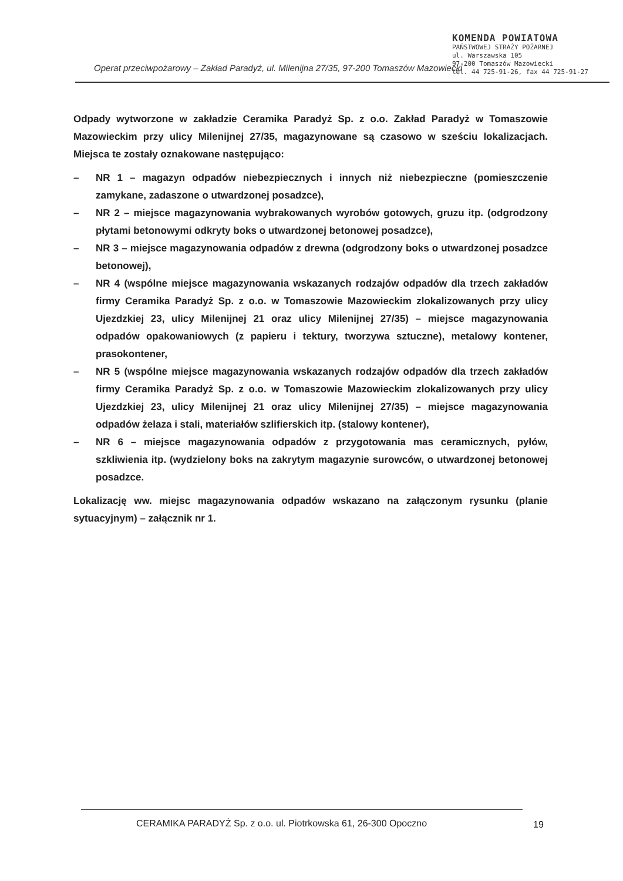KOMENDA POWIATOWA
PAŃSTWOWEJ STRAŻY POŻARNEJ
ul. Warszawska 105
97-200 Tomaszów Mazowiecki
tel. 44 725-91-26, fax 44 725-91-27
Operat przeciwpożarowy – Zakład Paradyż, ul. Milenijna 27/35, 97-200 Tomaszów Mazowiecki
Odpady wytworzone w zakładzie Ceramika Paradyż Sp. z o.o. Zakład Paradyż w Tomaszowie Mazowieckim przy ulicy Milenijnej 27/35, magazynowane są czasowo w sześciu lokalizacjach. Miejsca te zostały oznakowane następująco:
– NR 1 – magazyn odpadów niebezpiecznych i innych niż niebezpieczne (pomieszczenie zamykane, zadaszone o utwardzonej posadzce),
– NR 2 – miejsce magazynowania wybrakowanych wyrobów gotowych, gruzu itp. (odgrodzony płytami betonowymi odkryty boks o utwardzonej betonowej posadzce),
– NR 3 – miejsce magazynowania odpadów z drewna (odgrodzony boks o utwardzonej posadzce betonowej),
– NR 4 (wspólne miejsce magazynowania wskazanych rodzajów odpadów dla trzech zakładów firmy Ceramika Paradyż Sp. z o.o. w Tomaszowie Mazowieckim zlokalizowanych przy ulicy Ujezdzkiej 23, ulicy Milenijnej 21 oraz ulicy Milenijnej 27/35) – miejsce magazynowania odpadów opakowaniowych (z papieru i tektury, tworzywa sztuczne), metalowy kontener, prasokontener,
– NR 5 (wspólne miejsce magazynowania wskazanych rodzajów odpadów dla trzech zakładów firmy Ceramika Paradyż Sp. z o.o. w Tomaszowie Mazowieckim zlokalizowanych przy ulicy Ujezdzkiej 23, ulicy Milenijnej 21 oraz ulicy Milenijnej 27/35) – miejsce magazynowania odpadów żelaza i stali, materiałów szlifierskich itp. (stalowy kontener),
– NR 6 – miejsce magazynowania odpadów z przygotowania mas ceramicznych, pyłów, szkliwienia itp. (wydzielony boks na zakrytym magazynie surowców, o utwardzonej betonowej posadzce.
Lokalizację ww. miejsc magazynowania odpadów wskazano na załączonym rysunku (planie sytuacyjnym) – załącznik nr 1.
CERAMIKA PARADYŻ Sp. z o.o. ul. Piotrkowska 61, 26-300 Opoczno
19